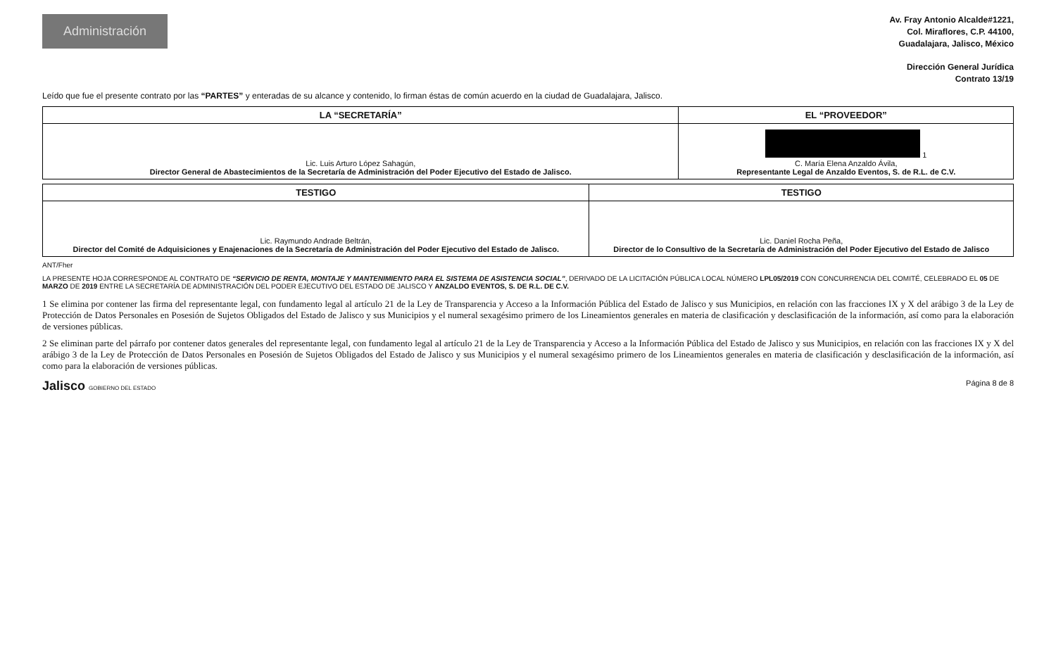Administración
Av. Fray Antonio Alcalde#1221,
Col. Miraflores, C.P. 44100,
Guadalajara, Jalisco, México
Dirección General Jurídica
Contrato 13/19
Leído que fue el presente contrato por las “PARTES” y enteradas de su alcance y contenido, lo firman éstas de común acuerdo en la ciudad de Guadalajara, Jalisco.
| LA “SECRETARÍA” | EL “PROVEEDOR” |
| --- | --- |
| Lic. Luis Arturo López Sahagún, Director General de Abastecimientos de la Secretaría de Administración del Poder Ejecutivo del Estado de Jalisco. | 1 C. María Elena Anzaldo Ávila, Representante Legal de Anzaldo Eventos, S. de R.L. de C.V. |
| TESTIGO | TESTIGO |
| --- | --- |
| Lic. Raymundo Andrade Beltrán, Director del Comité de Adquisiciones y Enajenaciones de la Secretaría de Administración del Poder Ejecutivo del Estado de Jalisco. | Lic. Daniel Rocha Peña, Director de lo Consultivo de la Secretaría de Administración del Poder Ejecutivo del Estado de Jalisco |
ANT/Fher
LA PRESENTE HOJA CORRESPONDE AL CONTRATO DE “SERVICIO DE RENTA, MONTAJE Y MANTENIMIENTO PARA EL SISTEMA DE ASISTENCIA SOCIAL”, DERIVADO DE LA LICITACIÓN PÚBLICA LOCAL NÚMERO LPL05/2019 CON CONCURRENCIA DEL COMITÉ, CELEBRADO EL 05 DE MARZO DE 2019 ENTRE LA SECRETARÍA DE ADMINISTRACIÓN DEL PODER EJECUTIVO DEL ESTADO DE JALISCO Y ANZALDO EVENTOS, S. DE R.L. DE C.V.
1 Se elimina por contener las firma del representante legal, con fundamento legal al artículo 21 de la Ley de Transparencia y Acceso a la Información Pública del Estado de Jalisco y sus Municipios, en relación con las fracciones IX y X del arábigo 3 de la Ley de Protección de Datos Personales en Posesión de Sujetos Obligados del Estado de Jalisco y sus Municipios y el numeral sexagésimo primero de los Lineamientos generales en materia de clasificación y desclasificación de la información, así como para la elaboración de versiones públicas.
2 Se eliminan parte del párrafo por contener datos generales del representante legal, con fundamento legal al artículo 21 de la Ley de Transparencia y Acceso a la Información Pública del Estado de Jalisco y sus Municipios, en relación con las fracciones IX y X del arábigo 3 de la Ley de Protección de Datos Personales en Posesión de Sujetos Obligados del Estado de Jalisco y sus Municipios y el numeral sexagésimo primero de los Lineamientos generales en materia de clasificación y desclasificación de la información, así como para la elaboración de versiones públicas.
Jalisco GOBIERNO DEL ESTADO
Página 8 de 8